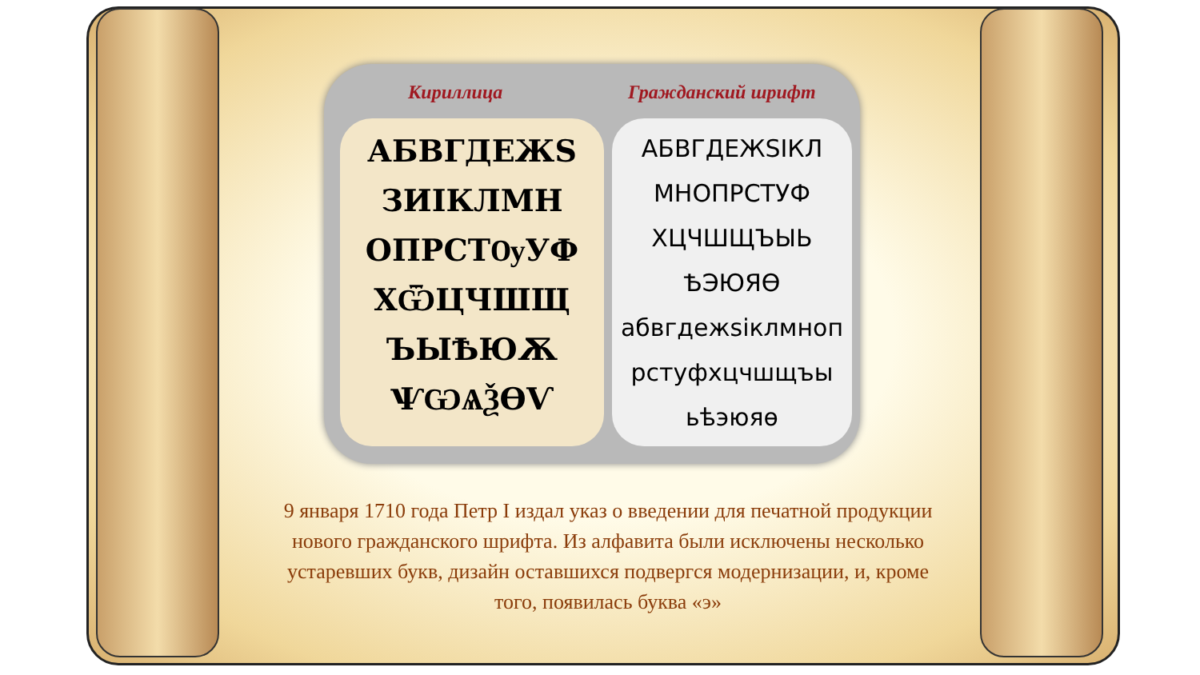Кириллица Гражданский шрифт
АБВГДЕЖЅ
ЗИІКЛМН
ОПРСТѸУФ
ХѾЦЧШЩ
ЪЫѢЮѪ
ѰѠѦѮѲѴ
АБВГДЕЖЅIКЛ
МНОПРСТУФ
ХЦЧШЩЪЫЬ
ѢЭЮЯѲ
абвгдежѕiклмноп
рстуфхцчшщъы
ьѣэюяѳ
9 января 1710 года Петр I издал указ о введении для печатной продукции нового гражданского шрифта. Из алфавита были исключены несколько устаревших букв, дизайн оставшихся подвергся модернизации, и, кроме того, появилась буква «э»